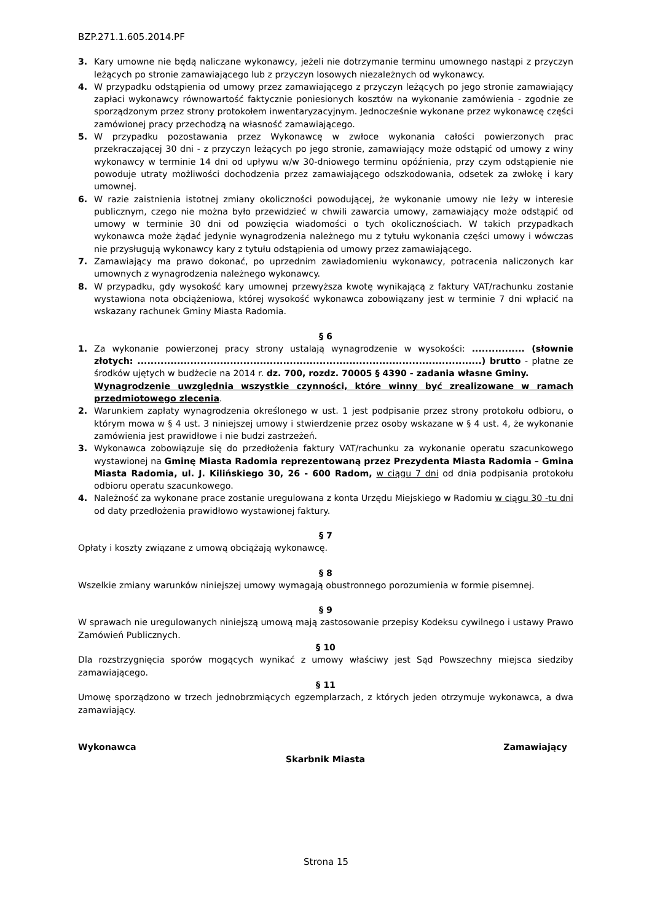BZP.271.1.605.2014.PF
3. Kary umowne nie będą naliczane wykonawcy, jeżeli nie dotrzymanie terminu umownego nastąpi z przyczyn leżących po stronie zamawiającego lub z przyczyn losowych niezależnych od wykonawcy.
4. W przypadku odstąpienia od umowy przez zamawiającego z przyczyn leżących po jego stronie zamawiający zapłaci wykonawcy równowartość faktycznie poniesionych kosztów na wykonanie zamówienia - zgodnie ze sporządzonym przez strony protokołem inwentaryzacyjnym. Jednocześnie wykonane przez wykonawcę części zamówionej pracy przechodzą na własność zamawiającego.
5. W przypadku pozostawania przez Wykonawcę w zwłoce wykonania całości powierzonych prac przekraczającej 30 dni - z przyczyn leżących po jego stronie, zamawiający może odstąpić od umowy z winy wykonawcy w terminie 14 dni od upływu w/w 30-dniowego terminu opóźnienia, przy czym odstąpienie nie powoduje utraty możliwości dochodzenia przez zamawiającego odszkodowania, odsetek za zwłokę i kary umownej.
6. W razie zaistnienia istotnej zmiany okoliczności powodującej, że wykonanie umowy nie leży w interesie publicznym, czego nie można było przewidzieć w chwili zawarcia umowy, zamawiający może odstąpić od umowy w terminie 30 dni od powzięcia wiadomości o tych okolicznościach. W takich przypadkach wykonawca może żądać jedynie wynagrodzenia należnego mu z tytułu wykonania części umowy i wówczas nie przysługują wykonawcy kary z tytułu odstąpienia od umowy przez zamawiającego.
7. Zamawiający ma prawo dokonać, po uprzednim zawiadomieniu wykonawcy, potracenia naliczonych kar umownych z wynagrodzenia należnego wykonawcy.
8. W przypadku, gdy wysokość kary umownej przewyższa kwotę wynikającą z faktury VAT/rachunku zostanie wystawiona nota obciążeniowa, której wysokość wykonawca zobowiązany jest w terminie 7 dni wpłacić na wskazany rachunek Gminy Miasta Radomia.
§ 6
1. Za wykonanie powierzonej pracy strony ustalają wynagrodzenie w wysokości: ................ (słownie złotych: ........................................................................................................) brutto - płatne ze środków ujętych w budżecie na 2014 r. dz. 700, rozdz. 70005 § 4390 - zadania własne Gminy.
Wynagrodzenie uwzględnia wszystkie czynności, które winny być zrealizowane w ramach przedmiotowego zlecenia.
2. Warunkiem zapłaty wynagrodzenia określonego w ust. 1 jest podpisanie przez strony protokołu odbioru, o którym mowa w § 4 ust. 3 niniejszej umowy i stwierdzenie przez osoby wskazane w § 4 ust. 4, że wykonanie zamówienia jest prawidłowe i nie budzi zastrzeżeń.
3. Wykonawca zobowiązuje się do przedłożenia faktury VAT/rachunku za wykonanie operatu szacunkowego wystawionej na Gminę Miasta Radomia reprezentowaną przez Prezydenta Miasta Radomia – Gmina Miasta Radomia, ul. J. Kilińskiego 30, 26 - 600 Radom, w ciągu 7 dni od dnia podpisania protokołu odbioru operatu szacunkowego.
4. Należność za wykonane prace zostanie uregulowana z konta Urzędu Miejskiego w Radomiu w ciągu 30 -tu dni od daty przedłożenia prawidłowo wystawionej faktury.
§ 7
Opłaty i koszty związane z umową obciążają wykonawcę.
§ 8
Wszelkie zmiany warunków niniejszej umowy wymagają obustronnego porozumienia w formie pisemnej.
§ 9
W sprawach nie uregulowanych niniejszą umową mają zastosowanie przepisy Kodeksu cywilnego i ustawy Prawo Zamówień Publicznych.
§ 10
Dla rozstrzygnięcia sporów mogących wynikać z umowy właściwy jest Sąd Powszechny miejsca siedziby zamawiającego.
§ 11
Umowę sporządzono w trzech jednobrzmiących egzemplarzach, z których jeden otrzymuje wykonawca, a dwa zamawiający.
Wykonawca Zamawiający
Skarbnik Miasta
Strona 15